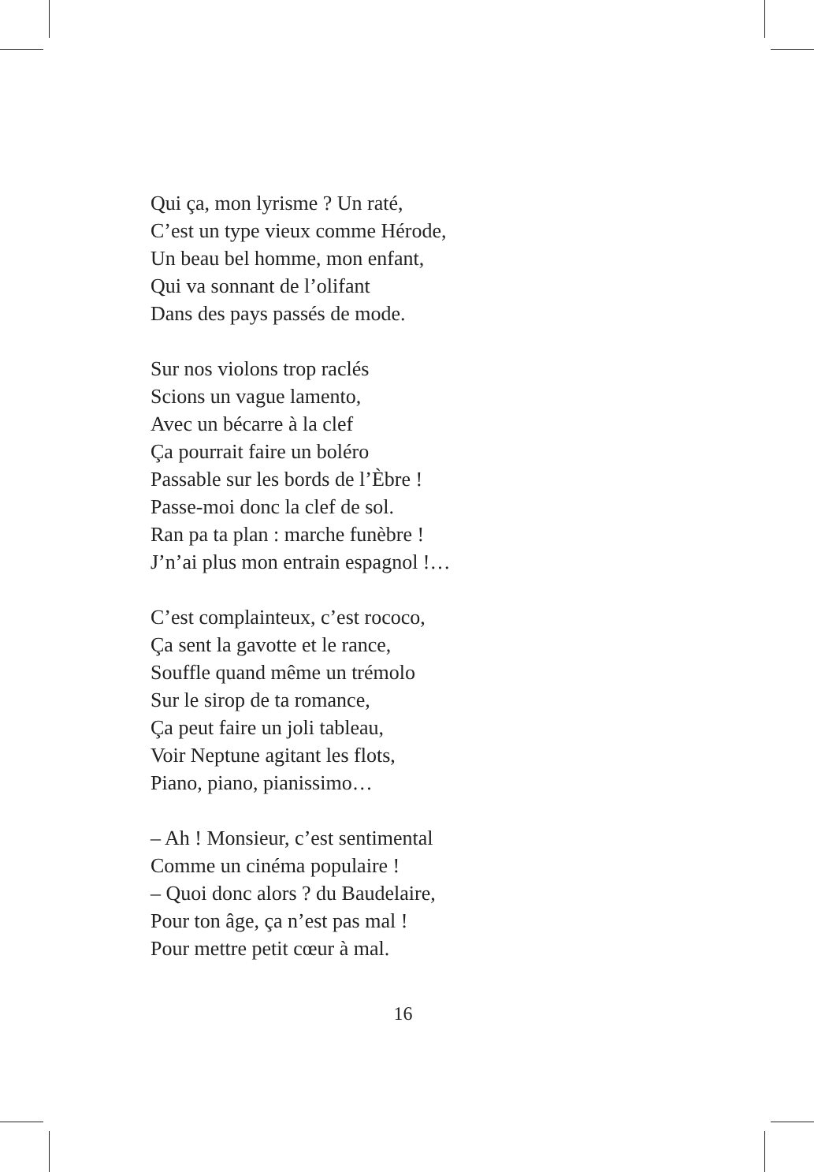Qui ça, mon lyrisme ? Un raté,
C’est un type vieux comme Hérode,
Un beau bel homme, mon enfant,
Qui va sonnant de l’olifant
Dans des pays passés de mode.
Sur nos violons trop raclés
Scions un vague lamento,
Avec un bécarre à la clef
Ça pourrait faire un boléro
Passable sur les bords de l’Èbre !
Passe-moi donc la clef de sol.
Ran pa ta plan : marche funèbre !
J’n’ai plus mon entrain espagnol !…
C’est complainteux, c’est rococo,
Ça sent la gavotte et le rance,
Souffle quand même un trémolo
Sur le sirop de ta romance,
Ça peut faire un joli tableau,
Voir Neptune agitant les flots,
Piano, piano, pianissimo…
– Ah ! Monsieur, c’est sentimental
Comme un cinéma populaire !
– Quoi donc alors ? du Baudelaire,
Pour ton âge, ça n’est pas mal !
Pour mettre petit cœur à mal.
16